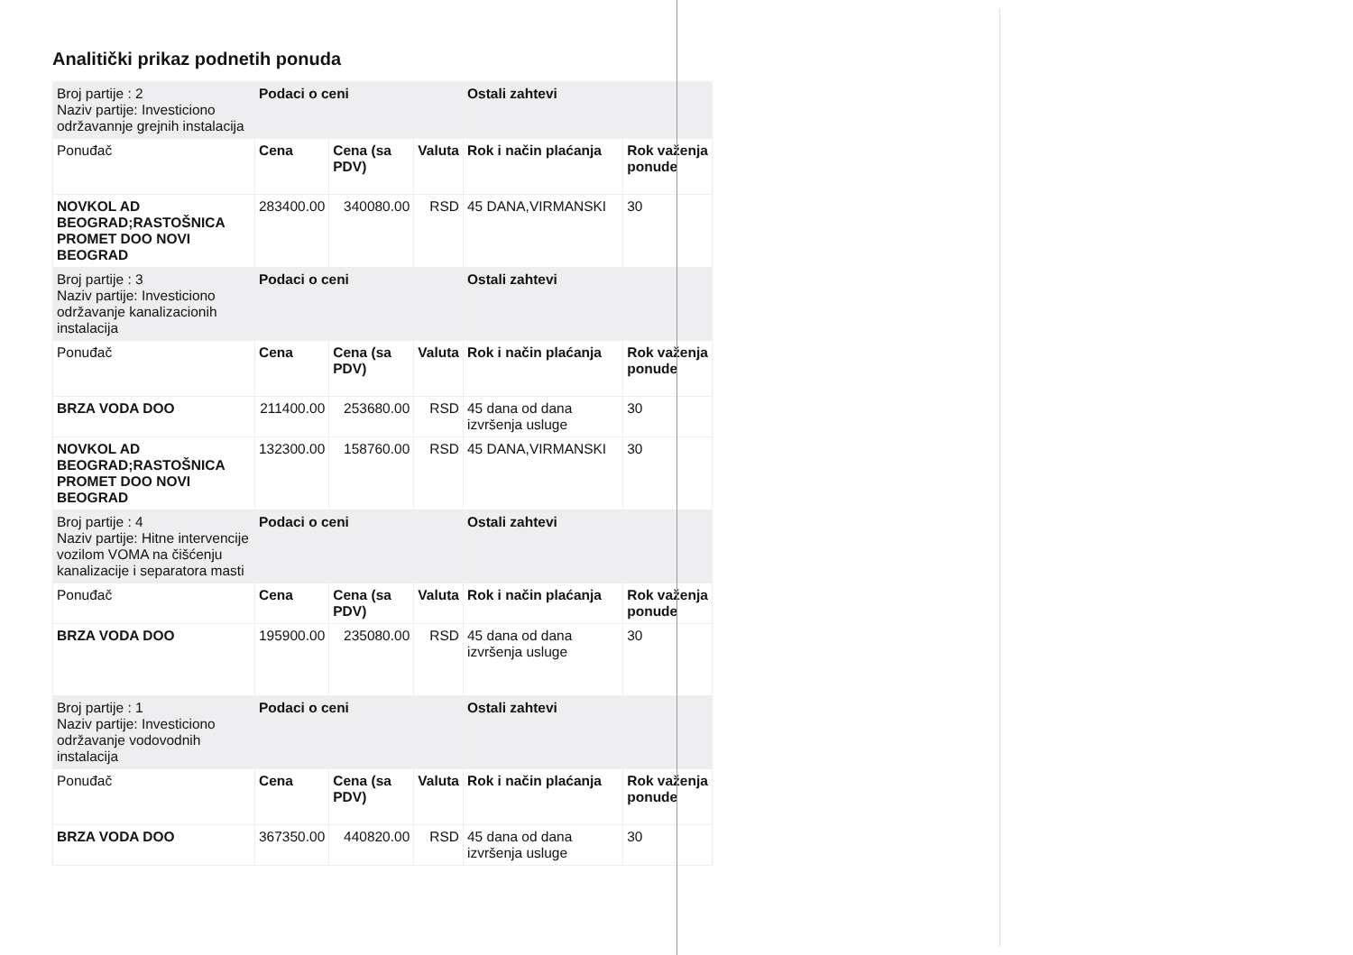Analitički prikaz podnetih ponuda
| Broj partije : 2 Naziv partije: Investiciono održavannje grejnih instalacija | Podaci o ceni | | | Ostali zahtevi | |
| Ponuđač | Cena | Cena (sa PDV) | Valuta | Rok i način plaćanja | Rok važenja ponude |
| NOVKOL AD BEOGRAD;RASTOŠNICA PROMET DOO NOVI BEOGRAD | 283400.00 | 340080.00 | RSD | 45 DANA,VIRMANSKI | 30 |
| Broj partije : 3 Naziv partije: Investiciono održavanje kanalizacionih instalacija | Podaci o ceni | | | Ostali zahtevi | |
| Ponuđač | Cena | Cena (sa PDV) | Valuta | Rok i način plaćanja | Rok važenja ponude |
| BRZA VODA DOO | 211400.00 | 253680.00 | RSD | 45 dana od dana izvršenja usluge | 30 |
| NOVKOL AD BEOGRAD;RASTOŠNICA PROMET DOO NOVI BEOGRAD | 132300.00 | 158760.00 | RSD | 45 DANA,VIRMANSKI | 30 |
| Broj partije : 4 Naziv partije: Hitne intervencije vozilom VOMA na čišćenju kanalizacije i separatora masti | Podaci o ceni | | | Ostali zahtevi | |
| Ponuđač | Cena | Cena (sa PDV) | Valuta | Rok i način plaćanja | Rok važenja ponude |
| BRZA VODA DOO | 195900.00 | 235080.00 | RSD | 45 dana od dana izvršenja usluge | 30 |
| Broj partije : 1 Naziv partije: Investiciono održavanje vodovodnih instalacija | Podaci o ceni | | | Ostali zahtevi | |
| Ponuđač | Cena | Cena (sa PDV) | Valuta | Rok i način plaćanja | Rok važenja ponude |
| BRZA VODA DOO | 367350.00 | 440820.00 | RSD | 45 dana od dana izvršenja usluge | 30 |